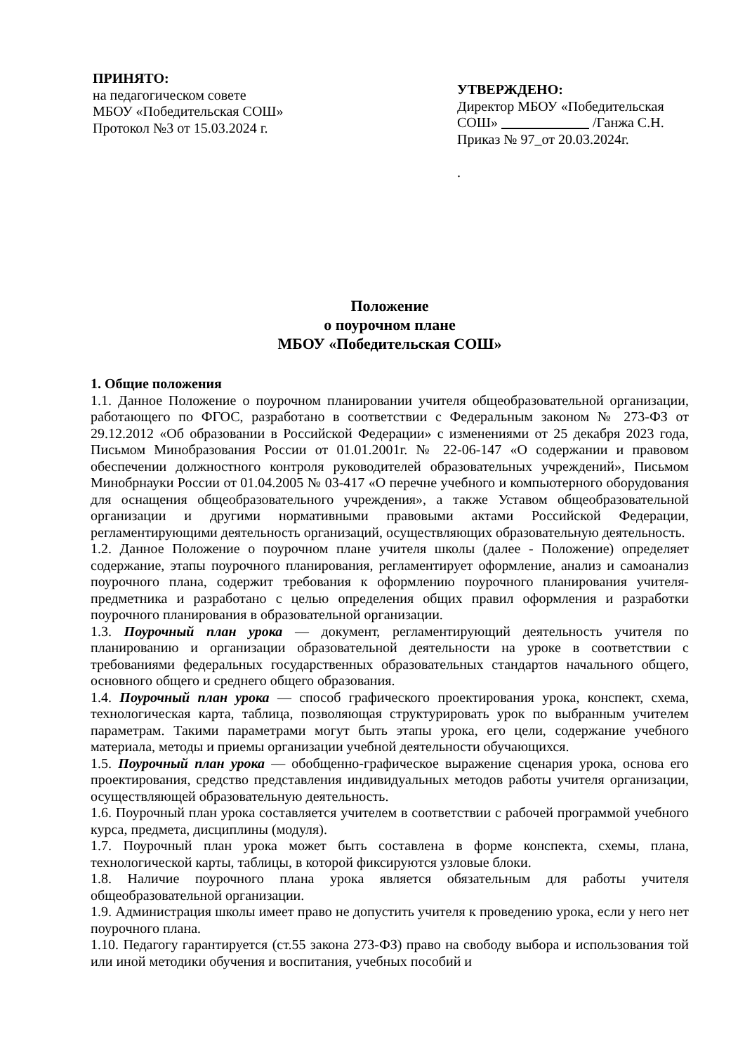ПРИНЯТО:
на педагогическом совете
МБОУ «Победительская СОШ»
Протокол №3 от 15.03.2024 г.
УТВЕРЖДЕНО:
Директор МБОУ «Победительская СОШ» /Ганжа С.Н.
Приказ № 97_от 20.03.2024г.
.
Положение
о поурочном плане
МБОУ «Победительская СОШ»
1. Общие положения
1.1. Данное Положение о поурочном планировании учителя общеобразовательной организации, работающего по ФГОС, разработано в соответствии с Федеральным законом № 273-ФЗ от 29.12.2012 «Об образовании в Российской Федерации» с изменениями от 25 декабря 2023 года, Письмом Минобразования России от 01.01.2001г. № 22-06-147 «О содержании и правовом обеспечении должностного контроля руководителей образовательных учреждений», Письмом Минобрнауки России от 01.04.2005 № 03-417 «О перечне учебного и компьютерного оборудования для оснащения общеобразовательного учреждения», а также Уставом общеобразовательной организации и другими нормативными правовыми актами Российской Федерации, регламентирующими деятельность организаций, осуществляющих образовательную деятельность.
1.2. Данное Положение о поурочном плане учителя школы (далее - Положение) определяет содержание, этапы поурочного планирования, регламентирует оформление, анализ и самоанализ поурочного плана, содержит требования к оформлению поурочного планирования учителя-предметника и разработано с целью определения общих правил оформления и разработки поурочного планирования в образовательной организации.
1.3. Поурочный план урока — документ, регламентирующий деятельность учителя по планированию и организации образовательной деятельности на уроке в соответствии с требованиями федеральных государственных образовательных стандартов начального общего, основного общего и среднего общего образования.
1.4. Поурочный план урока — способ графического проектирования урока, конспект, схема, технологическая карта, таблица, позволяющая структурировать урок по выбранным учителем параметрам. Такими параметрами могут быть этапы урока, его цели, содержание учебного материала, методы и приемы организации учебной деятельности обучающихся.
1.5. Поурочный план урока — обобщенно-графическое выражение сценария урока, основа его проектирования, средство представления индивидуальных методов работы учителя организации, осуществляющей образовательную деятельность.
1.6. Поурочный план урока составляется учителем в соответствии с рабочей программой учебного курса, предмета, дисциплины (модуля).
1.7. Поурочный план урока может быть составлена в форме конспекта, схемы, плана, технологической карты, таблицы, в которой фиксируются узловые блоки.
1.8. Наличие поурочного плана урока является обязательным для работы учителя общеобразовательной организации.
1.9. Администрация школы имеет право не допустить учителя к проведению урока, если у него нет поурочного плана.
1.10. Педагогу гарантируется (ст.55 закона 273-ФЗ) право на свободу выбора и использования той или иной методики обучения и воспитания, учебных пособий и